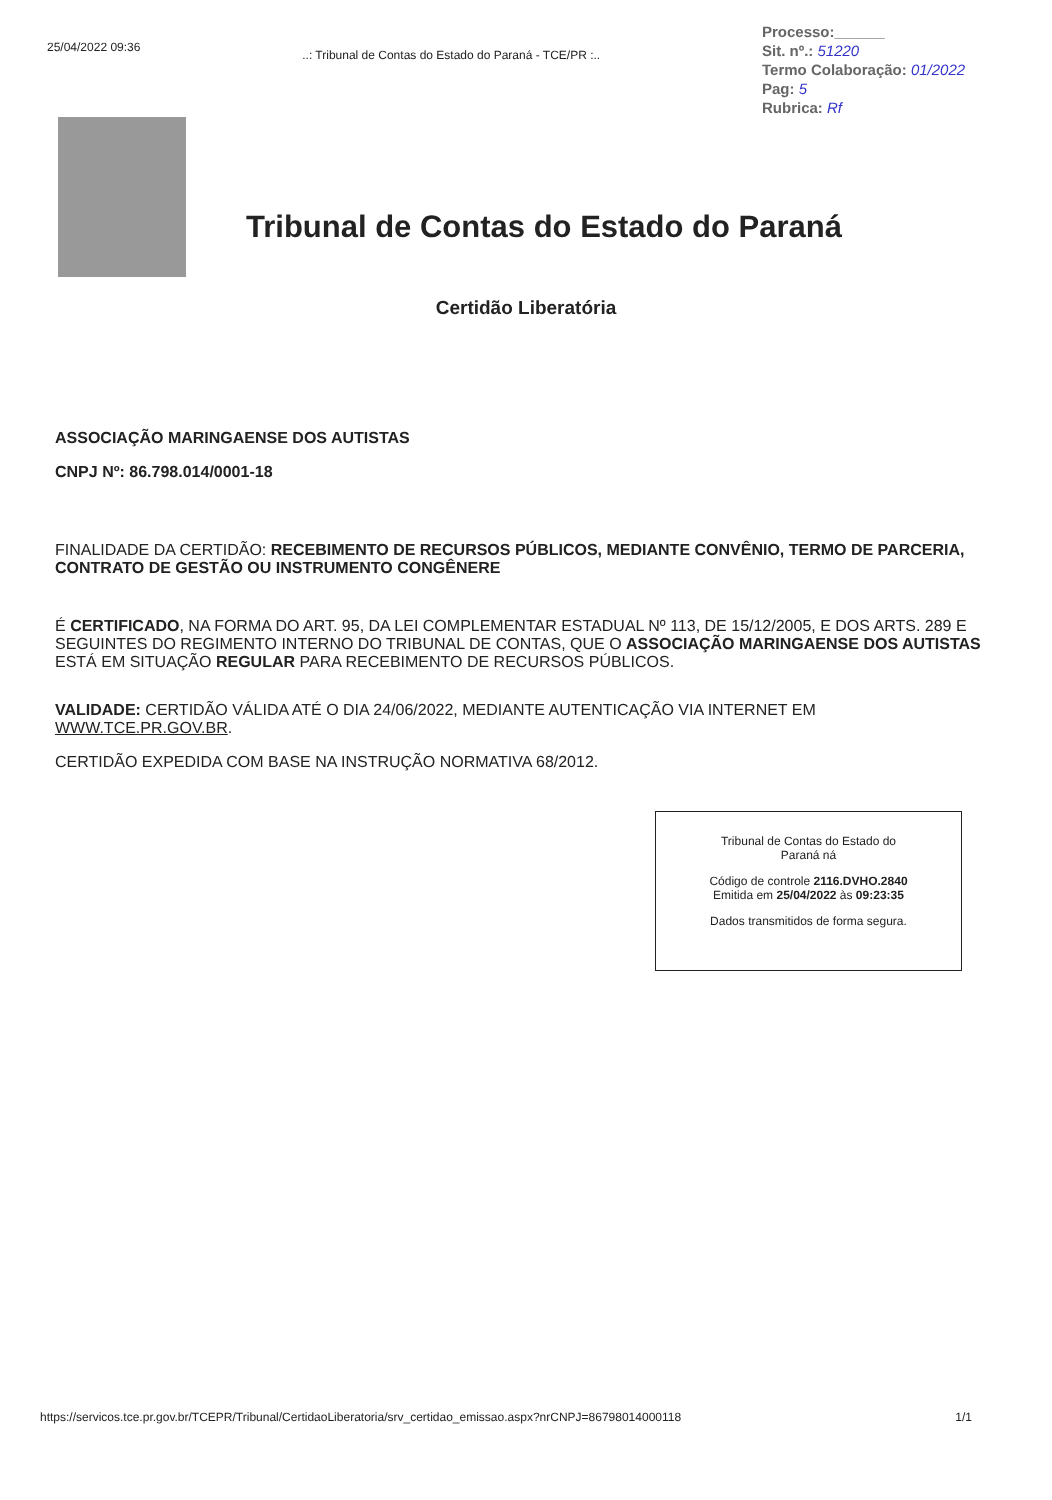25/04/2022 09:36
..: Tribunal de Contas do Estado do Paraná - TCE/PR :..
Processo:______
Sit. nº.: 51220
Termo Colaboração: 01/2022
Pag: 5
Rubrica: Rf
Tribunal de Contas do Estado do Paraná
Certidão Liberatória
ASSOCIAÇÃO MARINGAENSE DOS AUTISTAS
CNPJ Nº: 86.798.014/0001-18
FINALIDADE DA CERTIDÃO: RECEBIMENTO DE RECURSOS PÚBLICOS, MEDIANTE CONVÊNIO, TERMO DE PARCERIA, CONTRATO DE GESTÃO OU INSTRUMENTO CONGÊNERE
É CERTIFICADO, NA FORMA DO ART. 95, DA LEI COMPLEMENTAR ESTADUAL Nº 113, DE 15/12/2005, E DOS ARTS. 289 E SEGUINTES DO REGIMENTO INTERNO DO TRIBUNAL DE CONTAS, QUE O ASSOCIAÇÃO MARINGAENSE DOS AUTISTAS ESTÁ EM SITUAÇÃO REGULAR PARA RECEBIMENTO DE RECURSOS PÚBLICOS.
VALIDADE: CERTIDÃO VÁLIDA ATÉ O DIA 24/06/2022, MEDIANTE AUTENTICAÇÃO VIA INTERNET EM WWW.TCE.PR.GOV.BR.
CERTIDÃO EXPEDIDA COM BASE NA INSTRUÇÃO NORMATIVA 68/2012.
Tribunal de Contas do Estado do
Paraná ná
Código de controle 2116.DVHO.2840
Emitida em 25/04/2022 às 09:23:35
Dados transmitidos de forma segura.
https://servicos.tce.pr.gov.br/TCEPR/Tribunal/CertidaoLiberatoria/srv_certidao_emissao.aspx?nrCNPJ=86798014000118 1/1